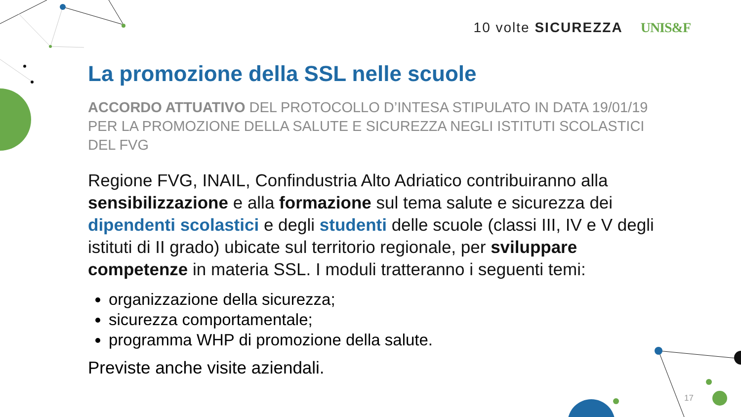10 volte SICUREZZA UNIS&F
La promozione della SSL nelle scuole
ACCORDO ATTUATIVO DEL PROTOCOLLO D’INTESA STIPULATO IN DATA 19/01/19 PER LA PROMOZIONE DELLA SALUTE E SICUREZZA NEGLI ISTITUTI SCOLASTICI DEL FVG
Regione FVG, INAIL, Confindustria Alto Adriatico contribuiranno alla sensibilizzazione e alla formazione sul tema salute e sicurezza dei dipendenti scolastici e degli studenti delle scuole (classi III, IV e V degli istituti di II grado) ubicate sul territorio regionale, per sviluppare competenze in materia SSL. I moduli tratteranno i seguenti temi:
organizzazione della sicurezza;
sicurezza comportamentale;
programma WHP di promozione della salute.
Previste anche visite aziendali.
17